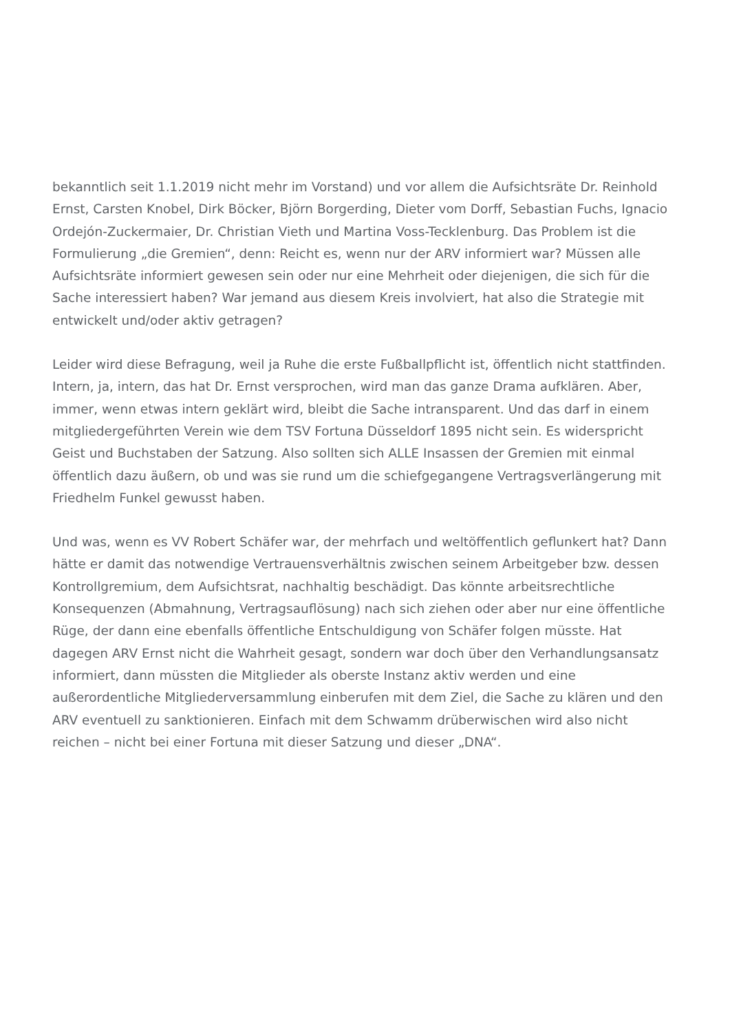bekanntlich seit 1.1.2019 nicht mehr im Vorstand) und vor allem die Aufsichtsräte Dr. Reinhold Ernst, Carsten Knobel, Dirk Böcker, Björn Borgerding, Dieter vom Dorff, Sebastian Fuchs, Ignacio Ordejón-Zuckermaier, Dr. Christian Vieth und Martina Voss-Tecklenburg. Das Problem ist die Formulierung „die Gremien“, denn: Reicht es, wenn nur der ARV informiert war? Müssen alle Aufsichtsräte informiert gewesen sein oder nur eine Mehrheit oder diejenigen, die sich für die Sache interessiert haben? War jemand aus diesem Kreis involviert, hat also die Strategie mit entwickelt und/oder aktiv getragen?
Leider wird diese Befragung, weil ja Ruhe die erste Fußballpflicht ist, öffentlich nicht stattfinden. Intern, ja, intern, das hat Dr. Ernst versprochen, wird man das ganze Drama aufklären. Aber, immer, wenn etwas intern geklärt wird, bleibt die Sache intransparent. Und das darf in einem mitgliedergeführten Verein wie dem TSV Fortuna Düsseldorf 1895 nicht sein. Es widerspricht Geist und Buchstaben der Satzung. Also sollten sich ALLE Insassen der Gremien mit einmal öffentlich dazu äußern, ob und was sie rund um die schiefgegangene Vertragsverlängerung mit Friedhelm Funkel gewusst haben.
Und was, wenn es VV Robert Schäfer war, der mehrfach und weltöffentlich geflunkert hat? Dann hätte er damit das notwendige Vertrauensverhältnis zwischen seinem Arbeitgeber bzw. dessen Kontrollgremium, dem Aufsichtsrat, nachhaltig beschädigt. Das könnte arbeitsrechtliche Konsequenzen (Abmahnung, Vertragsauflösung) nach sich ziehen oder aber nur eine öffentliche Rüge, der dann eine ebenfalls öffentliche Entschuldigung von Schäfer folgen müsste. Hat dagegen ARV Ernst nicht die Wahrheit gesagt, sondern war doch über den Verhandlungsansatz informiert, dann müssten die Mitglieder als oberste Instanz aktiv werden und eine außerordentliche Mitgliederversammlung einberufen mit dem Ziel, die Sache zu klären und den ARV eventuell zu sanktionieren. Einfach mit dem Schwamm drüberwischen wird also nicht reichen – nicht bei einer Fortuna mit dieser Satzung und dieser „DNA“.